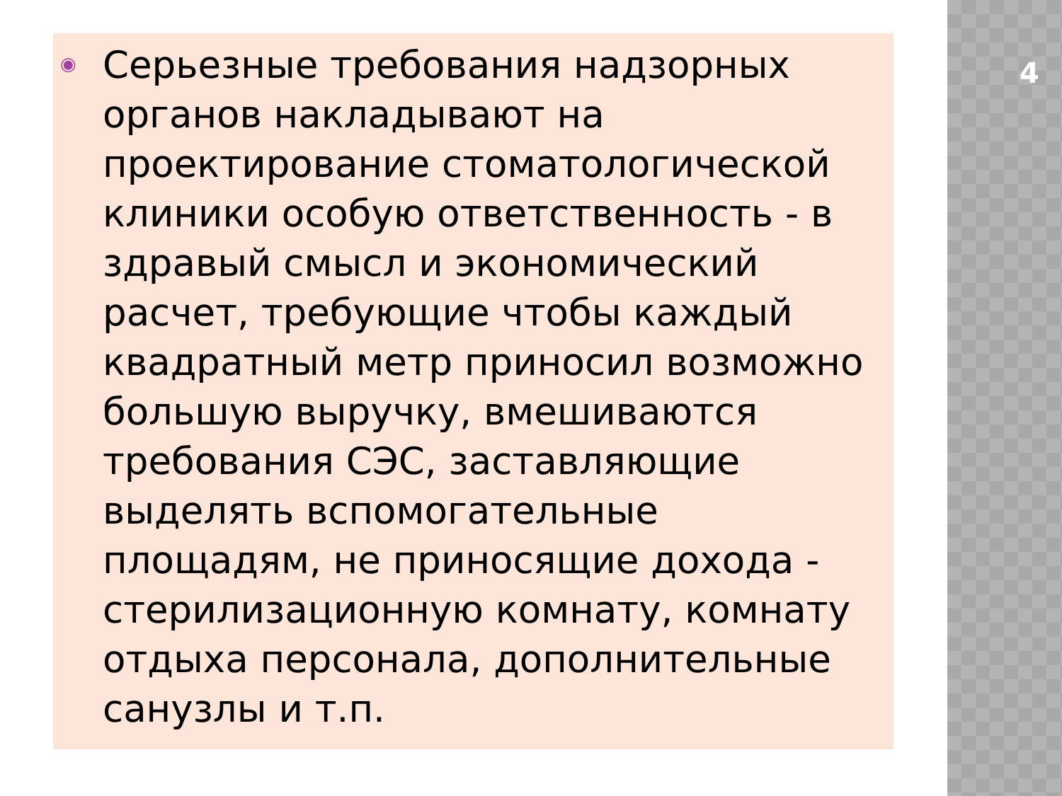4
◉
Серьезные требования надзорных органов накладывают на проектирование стоматологической клиники особую ответственность - в здравый смысл и экономический расчет, требующие чтобы каждый квадратный метр приносил возможно большую выручку, вмешиваются требования СЭС, заставляющие выделять вспомогательные площадям, не приносящие дохода - стерилизационную комнату, комнату отдыха персонала, дополнительные санузлы и т.п.